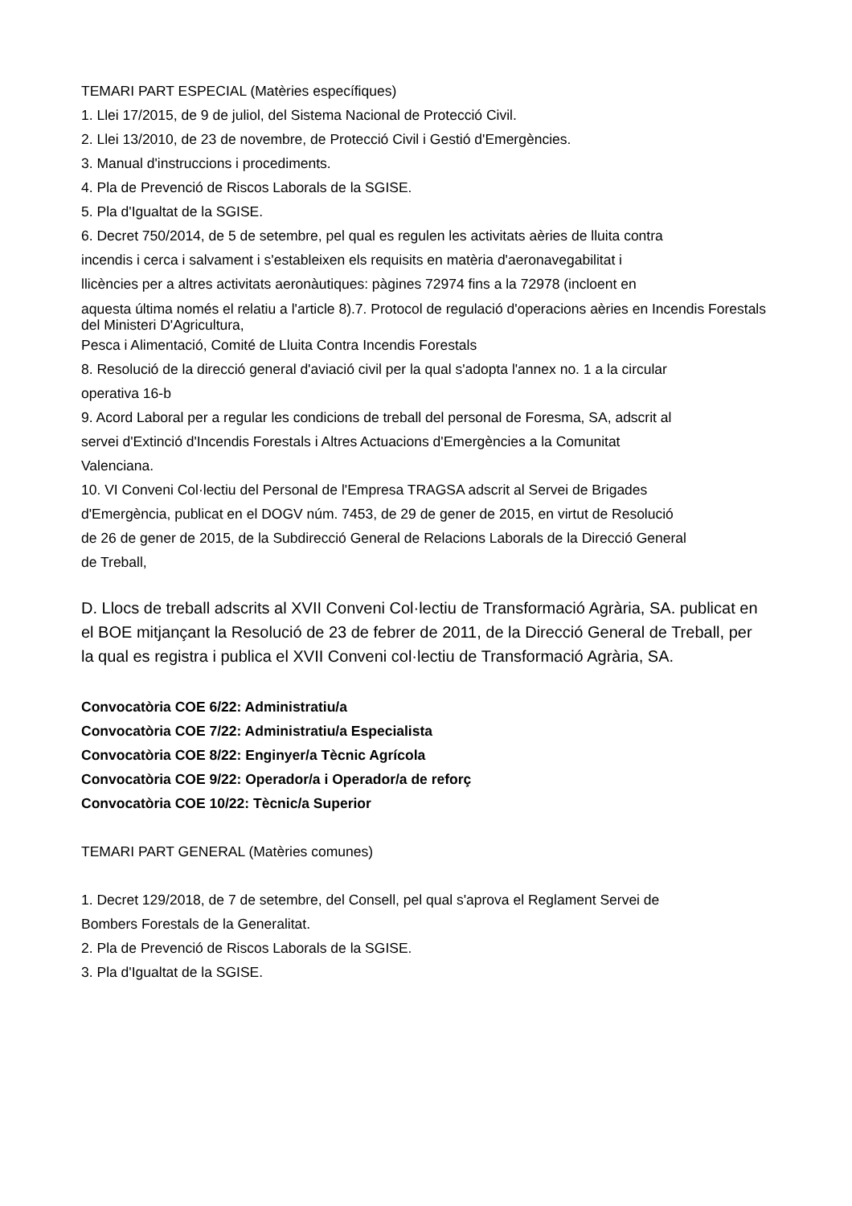TEMARI PART ESPECIAL (Matèries específiques)
1. Llei 17/2015, de 9 de juliol, del Sistema Nacional de Protecció Civil.
2. Llei 13/2010, de 23 de novembre, de Protecció Civil i Gestió d'Emergències.
3. Manual d'instruccions i procediments.
4. Pla de Prevenció de Riscos Laborals de la SGISE.
5. Pla d'Igualtat de la SGISE.
6. Decret 750/2014, de 5 de setembre, pel qual es regulen les activitats aèries de lluita contra
incendis i cerca i salvament i s'estableixen els requisits en matèria d'aeronavegabilitat i
llicències per a altres activitats aeronàutiques: pàgines 72974 fins a la 72978 (incloent en
aquesta última només el relatiu a l'article 8).7. Protocol de regulació d'operacions aèries en Incendis Forestals del Ministeri D'Agricultura,
Pesca i Alimentació, Comité de Lluita Contra Incendis Forestals
8. Resolució de la direcció general d'aviació civil per la qual s'adopta l'annex no. 1 a la circular
operativa 16-b
9. Acord Laboral per a regular les condicions de treball del personal de Foresma, SA, adscrit al
servei d'Extinció d'Incendis Forestals i Altres Actuacions d'Emergències a la Comunitat
Valenciana.
10. VI Conveni Col·lectiu del Personal de l'Empresa TRAGSA adscrit al Servei de Brigades
d'Emergència, publicat en el DOGV núm. 7453, de 29 de gener de 2015, en virtut de Resolució
de 26 de gener de 2015, de la Subdirecció General de Relacions Laborals de la Direcció General
de Treball,
D. Llocs de treball adscrits al XVII Conveni Col·lectiu de Transformació Agrària, SA. publicat en
el BOE mitjançant la Resolució de 23 de febrer de 2011, de la Direcció General de Treball, per
la qual es registra i publica el XVII Conveni col·lectiu de Transformació Agrària, SA.
Convocatòria COE 6/22: Administratiu/a
Convocatòria COE 7/22: Administratiu/a Especialista
Convocatòria COE 8/22: Enginyer/a Tècnic Agrícola
Convocatòria COE 9/22: Operador/a i Operador/a de reforç
Convocatòria COE 10/22: Tècnic/a Superior
TEMARI PART GENERAL (Matèries comunes)
1. Decret 129/2018, de 7 de setembre, del Consell, pel qual s'aprova el Reglament Servei de
Bombers Forestals de la Generalitat.
2. Pla de Prevenció de Riscos Laborals de la SGISE.
3. Pla d'Igualtat de la SGISE.